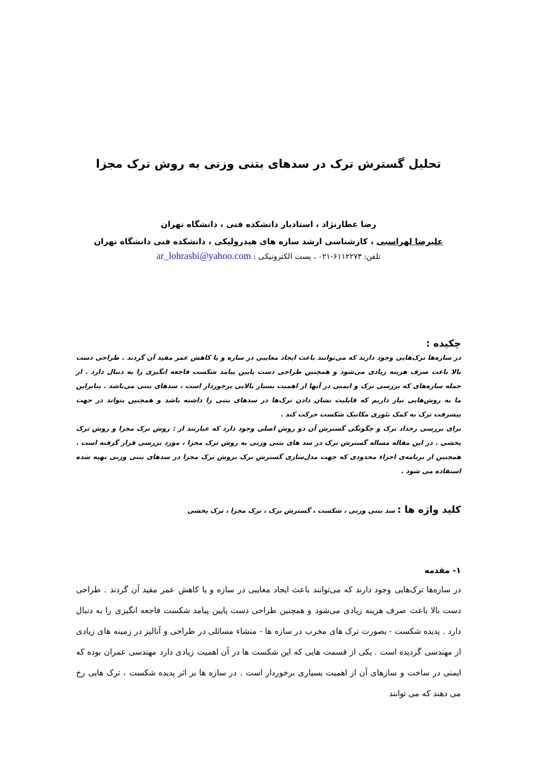تحلیل گسترش ترک در سدهای بتنی وزنی به روش ترک مجزا
رضا عطارنژاد ، استادیار دانشکده فنی ، دانشگاه تهران
علیرضا لهراسبی ، کارشناسی ارشد سازه های هیدرولیکی ، دانشکده فنی دانشگاه تهران
تلفن: ۶۱۱۲۲۷۳-۰۲۱ ، پست الکترونیکی : ar_lohrasbi@yahoo.com
چکیده :
در سازه‌ها ترک‌هایی وجود دارند که می‌توانند باعث ایجاد معایبی در سازه و یا کاهش عمر مفید آن گردند . طراحی دست بالا باعث صرف هزینه زیادی می‌شود و همچنین طراحی دست پایین پیامد شکست فاجعه انگیزی را به دنبال دارد . از جمله سازه‌های که بررسی ترک و ایمنی در آنها از اهمیت بسیار بالایی برخوردار است ، سدهای بتنی می‌باشد . بنابراین ما به روش‌هایی نیاز داریم که قابلیت نشان دادن ترک‌ها در سدهای بتنی را داشته باشد و همچنین بتواند در جهت پیشرفت ترک به کمک تئوری مکانیک شکست حرکت کند .
برای بررسی رخداد ترک و چگونگی گسترش آن دو روش اصلی وجود دارد که عبارتند از : روش ترک مجزا و روش ترک پخشی . در این مقاله مساله گسترش ترک در سد های بتنی وزنی به روش ترک مجزا ، مورد بررسی قرار گرفته است . همچنین از برنامه‌ی اجزاء محدودی که جهت مدل‌سازی گسترش ترک بروش ترک مجزا در سدهای بتنی وزنی تهیه شده استفاده می شود .
کلید واژه ها : سد بتنی وزنی ، شکست ، گسترش ترک ، ترک مجزا ، ترک پخشی
۱- مقدمه
در سازه‌ها ترک‌هایی وجود دارند که می‌توانند باعث ایجاد معایبی در سازه و یا کاهش عمر مفید آن گردند . طراحی دست بالا باعث صرف هزینه زیادی می‌شود و همچنین طراحی دست پایین پیامد شکست فاجعه انگیزی را به دنبال دارد . پدیده شکست - بصورت ترک های مخرب در سازه ها - منشاء مسائلی در طراحی و آنالیز در زمینه های زیادی از مهندسی گردیده است . یکی از قسمت هایی که این شکست ها در آن اهمیت زیادی دارد مهندسی عمران بوده که ایمنی در ساخت و سازهای آن از اهمیت بسیاری برخوردار است . در سازه ها بر اثر پدیده شکست ، ترک هایی رخ می دهند که می توانند